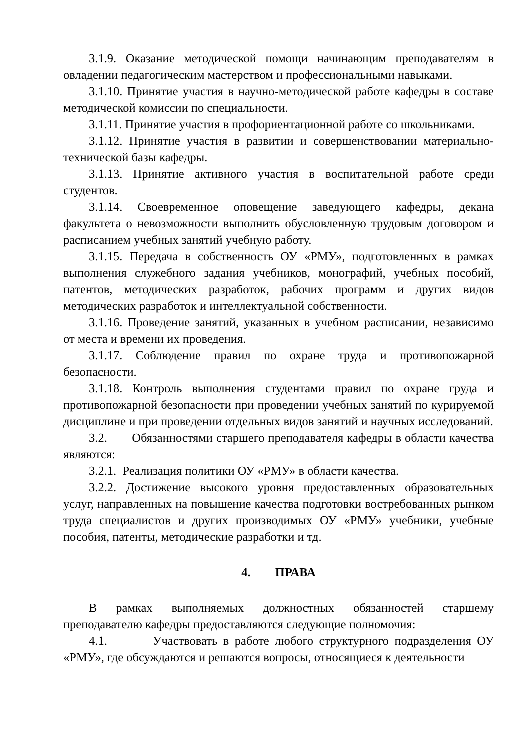3.1.9. Оказание методической помощи начинающим преподавателям в овладении педагогическим мастерством и профессиональными навыками.
3.1.10. Принятие участия в научно-методической работе кафедры в составе методической комиссии по специальности.
3.1.11. Принятие участия в профориентационной работе со школьниками.
3.1.12. Принятие участия в развитии и совершенствовании материально-технической базы кафедры.
3.1.13. Принятие активного участия в воспитательной работе среди студентов.
3.1.14. Своевременное оповещение заведующего кафедры, декана факультета о невозможности выполнить обусловленную трудовым договором и расписанием учебных занятий учебную работу.
3.1.15. Передача в собственность ОУ «РМУ», подготовленных в рамках выполнения служебного задания учебников, монографий, учебных пособий, патентов, методических разработок, рабочих программ и других видов методических разработок и интеллектуальной собственности.
3.1.16. Проведение занятий, указанных в учебном расписании, независимо от места и времени их проведения.
3.1.17. Соблюдение правил по охране труда и противопожарной безопасности.
3.1.18. Контроль выполнения студентами правил по охране груда и противопожарной безопасности при проведении учебных занятий по курируемой дисциплине и при проведении отдельных видов занятий и научных исследований.
3.2. Обязанностями старшего преподавателя кафедры в области качества являются:
3.2.1. Реализация политики ОУ «РМУ» в области качества.
3.2.2. Достижение высокого уровня предоставленных образовательных услуг, направленных на повышение качества подготовки востребованных рынком труда специалистов и других производимых ОУ «РМУ» учебники, учебные пособия, патенты, методические разработки и тд.
4. ПРАВА
В рамках выполняемых должностных обязанностей старшему преподавателю кафедры предоставляются следующие полномочия:
4.1. Участвовать в работе любого структурного подразделения ОУ «РМУ», где обсуждаются и решаются вопросы, относящиеся к деятельности